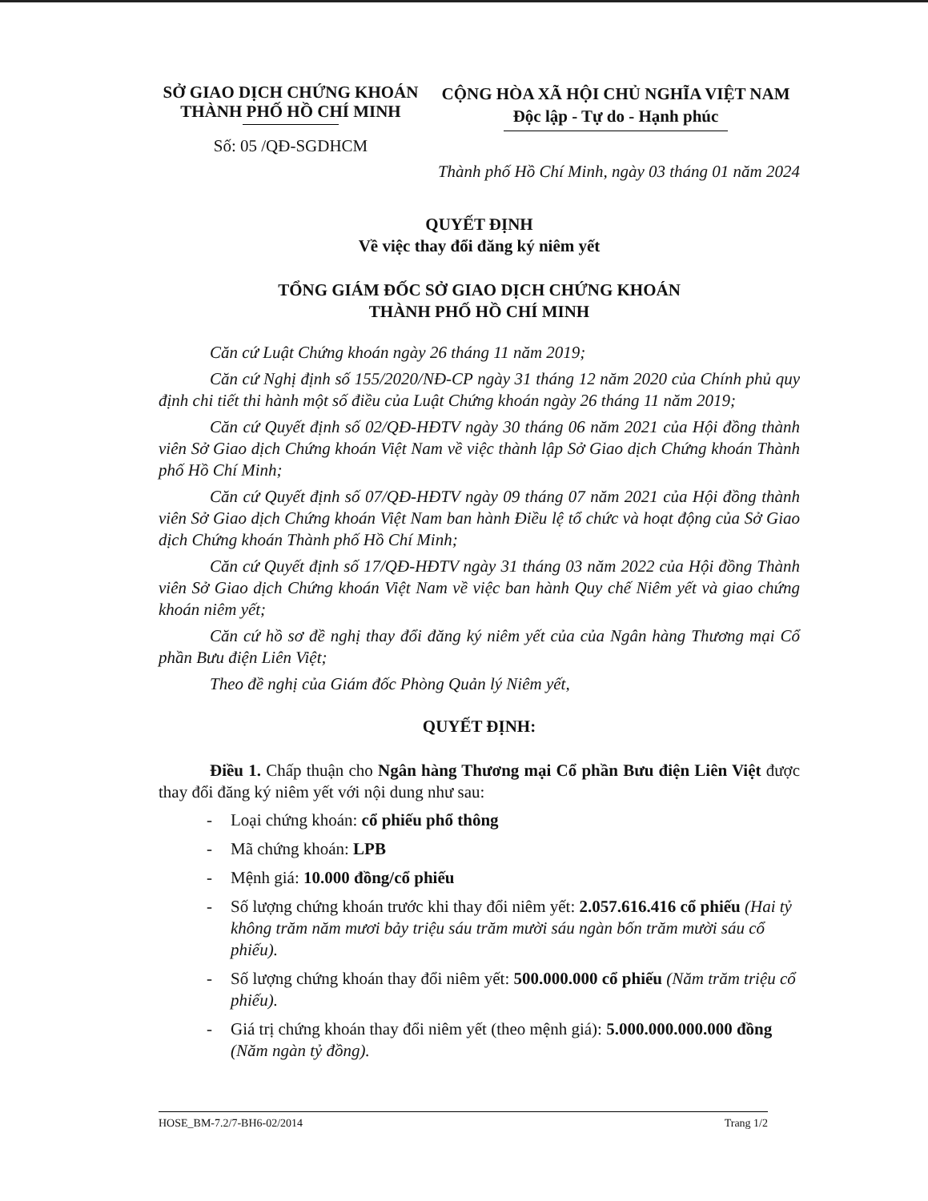SỞ GIAO DỊCH CHỨNG KHOÁN
THÀNH PHỐ HỒ CHÍ MINH
Số: 05 /QĐ-SGDHCM
CỘNG HÒA XÃ HỘI CHỦ NGHĨA VIỆT NAM
Độc lập - Tự do - Hạnh phúc
Thành phố Hồ Chí Minh, ngày 03 tháng 01 năm 2024
QUYẾT ĐỊNH
Về việc thay đổi đăng ký niêm yết
TỔNG GIÁM ĐỐC SỞ GIAO DỊCH CHỨNG KHOÁN
THÀNH PHỐ HỒ CHÍ MINH
Căn cứ Luật Chứng khoán ngày 26 tháng 11 năm 2019;
Căn cứ Nghị định số 155/2020/NĐ-CP ngày 31 tháng 12 năm 2020 của Chính phủ quy định chi tiết thi hành một số điều của Luật Chứng khoán ngày 26 tháng 11 năm 2019;
Căn cứ Quyết định số 02/QĐ-HĐTV ngày 30 tháng 06 năm 2021 của Hội đồng thành viên Sở Giao dịch Chứng khoán Việt Nam về việc thành lập Sở Giao dịch Chứng khoán Thành phố Hồ Chí Minh;
Căn cứ Quyết định số 07/QĐ-HĐTV ngày 09 tháng 07 năm 2021 của Hội đồng thành viên Sở Giao dịch Chứng khoán Việt Nam ban hành Điều lệ tổ chức và hoạt động của Sở Giao dịch Chứng khoán Thành phố Hồ Chí Minh;
Căn cứ Quyết định số 17/QĐ-HĐTV ngày 31 tháng 03 năm 2022 của Hội đồng Thành viên Sở Giao dịch Chứng khoán Việt Nam về việc ban hành Quy chế Niêm yết và giao chứng khoán niêm yết;
Căn cứ hồ sơ đề nghị thay đổi đăng ký niêm yết của của Ngân hàng Thương mại Cổ phần Bưu điện Liên Việt;
Theo đề nghị của Giám đốc Phòng Quản lý Niêm yết,
QUYẾT ĐỊNH:
Điều 1. Chấp thuận cho Ngân hàng Thương mại Cổ phần Bưu điện Liên Việt được thay đổi đăng ký niêm yết với nội dung như sau:
- Loại chứng khoán: cổ phiếu phổ thông
- Mã chứng khoán: LPB
- Mệnh giá: 10.000 đồng/cổ phiếu
- Số lượng chứng khoán trước khi thay đổi niêm yết: 2.057.616.416 cổ phiếu (Hai tỷ không trăm năm mươi bảy triệu sáu trăm mười sáu ngàn bốn trăm mười sáu cổ phiếu).
- Số lượng chứng khoán thay đổi niêm yết: 500.000.000 cổ phiếu (Năm trăm triệu cổ phiếu).
- Giá trị chứng khoán thay đổi niêm yết (theo mệnh giá): 5.000.000.000.000 đồng (Năm ngàn tỷ đồng).
HOSE_BM-7.2/7-BH6-02/2014 Trang 1/2